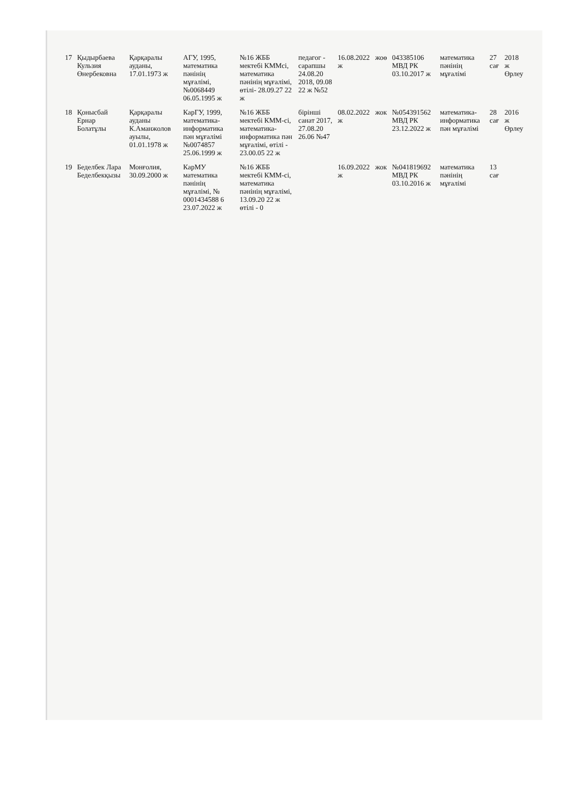| 17 | Қыдырбаева Кульзия Өнербековна | Қарқаралы ауданы, 17.01.1973 ж | АГУ, 1995, математика пәнінің мұғалімі, №0068449 06.05.1995 ж | №16 ЖББ мектебі КММсі, математика пәнінің мұғалімі, өтілі- 28.09.27 22 ж | педагог - сарапшы 24.08.20 2018, 09.08 22 ж №52 | 16.08.2022 ж | жоө | 043385106 МВД РК 03.10.2017 ж | математика пәнінің мұғалімі | 27 сағ | 2018 ж Өрлеу |
| 18 | Қонысбай Ернар Болатұлы | Қарқаралы ауданы К.Аманжолов ауылы, 01.01.1978 ж | КарГУ, 1999, математика-информатика пән мұғалімі №0074857 25.06.1999 ж | №16 ЖББ мектебі КММ-сі, математика-информатика пән мұғалімі, өтілі - 23.00.05 22 ж | бірінші санат 2017, 27.08.20 26.06 №47 | 08.02.2022 ж | жок | №054391562 МВД РК 23.12.2022 ж | математика-информатика пән мұғалімі | 28 сағ | 2016 ж Өрлеу |
| 19 | Беделбек Лара Беделбекқызы | Монғолия, 30.09.2000 ж | КарМУ математика пәнінің мұғалімі, № 0001434588 6 23.07.2022 ж | №16 ЖББ мектебі КММ-сі, математика пәнінің мұғалімі, 13.09.20 22 ж өтілі - 0 | | 16.09.2022 ж | жок | №041819692 МВД РК 03.10.2016 ж | математика пәнінің мұғалімі | 13 сағ | |